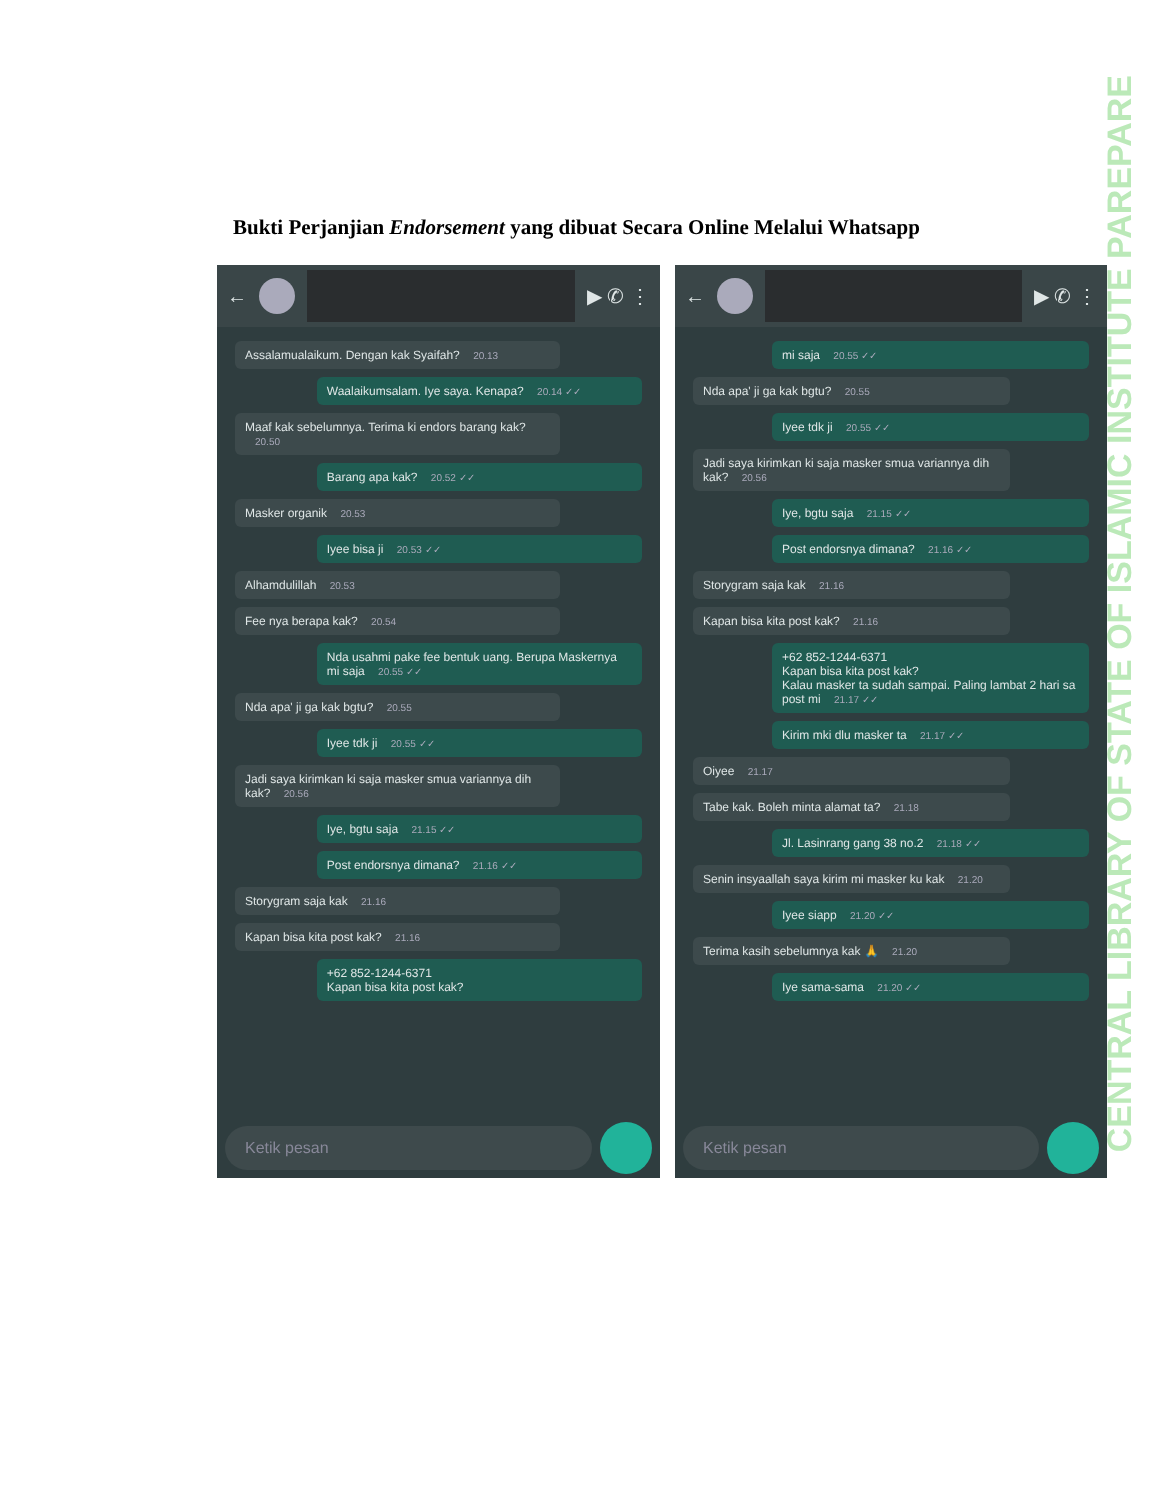Bukti Perjanjian Endorsement yang dibuat Secara Online Melalui Whatsapp
← ▶ ✆ ⋮
Assalamualaikum. Dengan kak Syaifah? 20.13
Waalaikumsalam. Iye saya. Kenapa? 20.14 ✓✓
Maaf kak sebelumnya. Terima ki endors barang kak? 20.50
Barang apa kak? 20.52 ✓✓
Masker organik 20.53
Iyee bisa ji 20.53 ✓✓
Alhamdulillah 20.53
Fee nya berapa kak? 20.54
Nda usahmi pake fee bentuk uang. Berupa Maskernya mi saja 20.55 ✓✓
Nda apa' ji ga kak bgtu? 20.55
Iyee tdk ji 20.55 ✓✓
Jadi saya kirimkan ki saja masker smua variannya dih kak? 20.56
Iye, bgtu saja 21.15 ✓✓
Post endorsnya dimana? 21.16 ✓✓
Storygram saja kak 21.16
Kapan bisa kita post kak? 21.16
+62 852-1244-6371
Kapan bisa kita post kak?
Ketik pesan
← ▶ ✆ ⋮
mi saja 20.55 ✓✓
Nda apa' ji ga kak bgtu? 20.55
Iyee tdk ji 20.55 ✓✓
Jadi saya kirimkan ki saja masker smua variannya dih kak? 20.56
Iye, bgtu saja 21.15 ✓✓
Post endorsnya dimana? 21.16 ✓✓
Storygram saja kak 21.16
Kapan bisa kita post kak? 21.16
+62 852-1244-6371
Kapan bisa kita post kak?
Kalau masker ta sudah sampai. Paling lambat 2 hari sa post mi 21.17 ✓✓
Kirim mki dlu masker ta 21.17 ✓✓
Oiyee 21.17
Tabe kak. Boleh minta alamat ta? 21.18
Jl. Lasinrang gang 38 no.2 21.18 ✓✓
Senin insyaallah saya kirim mi masker ku kak 21.20
Iyee siapp 21.20 ✓✓
Terima kasih sebelumnya kak 🙏 21.20
Iye sama-sama 21.20 ✓✓
Ketik pesan
CENTRAL LIBRARY OF STATE OF ISLAMIC INSTITUTE PAREPARE